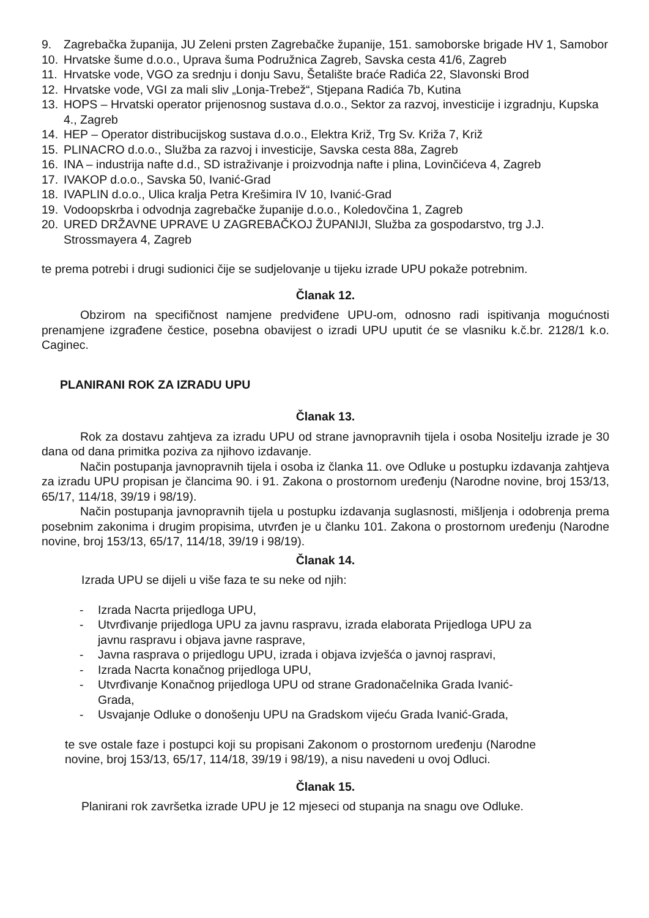9. Zagrebačka županija, JU Zeleni prsten Zagrebačke županije, 151. samoborske brigade HV 1, Samobor
10. Hrvatske šume d.o.o., Uprava šuma Podružnica Zagreb, Savska cesta 41/6, Zagreb
11. Hrvatske vode, VGO za srednju i donju Savu, Šetalište braće Radića 22, Slavonski Brod
12. Hrvatske vode, VGI za mali sliv „Lonja-Trebež“, Stjepana Radića 7b, Kutina
13. HOPS – Hrvatski operator prijenosnog sustava d.o.o., Sektor za razvoj, investicije i izgradnju, Kupska 4., Zagreb
14. HEP – Operator distribucijskog sustava d.o.o., Elektra Križ, Trg Sv. Križa 7, Križ
15. PLINACRO d.o.o., Služba za razvoj i investicije, Savska cesta 88a, Zagreb
16. INA – industrija nafte d.d., SD istraživanje i proizvodnja nafte i plina, Lovinčićeva 4, Zagreb
17. IVAKOP d.o.o., Savska 50, Ivanić-Grad
18. IVAPLIN d.o.o., Ulica kralja Petra Krešimira IV 10, Ivanić-Grad
19. Vodoopskrba i odvodnja zagrebačke županije d.o.o., Koledovčina 1, Zagreb
20. URED DRŽAVNE UPRAVE U ZAGREBAČKOJ ŽUPANIJI, Služba za gospodarstvo, trg J.J. Strossmayera 4, Zagreb
te prema potrebi i drugi sudionici čije se sudjelovanje u tijeku izrade UPU pokaže potrebnim.
Članak 12.
Obzirom na specifičnost namjene predviđene UPU-om, odnosno radi ispitivanja mogućnosti prenamjene izgrađene čestice, posebna obavijest o izradi UPU uputit će se vlasniku k.č.br. 2128/1 k.o. Caginec.
PLANIRANI ROK ZA IZRADU UPU
Članak 13.
Rok za dostavu zahtjeva za izradu UPU od strane javnopravnih tijela i osoba Nositelju izrade je 30 dana od dana primitka poziva za njihovo izdavanje.
Način postupanja javnopravnih tijela i osoba iz članka 11. ove Odluke u postupku izdavanja zahtjeva za izradu UPU propisan je člancima 90. i 91. Zakona o prostornom uređenju (Narodne novine, broj 153/13, 65/17, 114/18, 39/19 i 98/19).
Način postupanja javnopravnih tijela u postupku izdavanja suglasnosti, mišljenja i odobrenja prema posebnim zakonima i drugim propisima, utvrđen je u članku 101. Zakona o prostornom uređenju (Narodne novine, broj 153/13, 65/17, 114/18, 39/19 i 98/19).
Članak 14.
Izrada UPU se dijeli u više faza te su neke od njih:
- Izrada Nacrta prijedloga UPU,
- Utvrđivanje prijedloga UPU za javnu raspravu, izrada elaborata Prijedloga UPU za javnu raspravu i objava javne rasprave,
- Javna rasprava o prijedlogu UPU, izrada i objava izvješća o javnoj raspravi,
- Izrada Nacrta konačnog prijedloga UPU,
- Utvrđivanje Konačnog prijedloga UPU od strane Gradonačelnika Grada Ivanić-Grada,
- Usvajanje Odluke o donošenju UPU na Gradskom vijeću Grada Ivanić-Grada,
te sve ostale faze i postupci koji su propisani Zakonom o prostornom uređenju (Narodne novine, broj 153/13, 65/17, 114/18, 39/19 i 98/19), a nisu navedeni u ovoj Odluci.
Članak 15.
Planirani rok završetka izrade UPU je 12 mjeseci od stupanja na snagu ove Odluke.